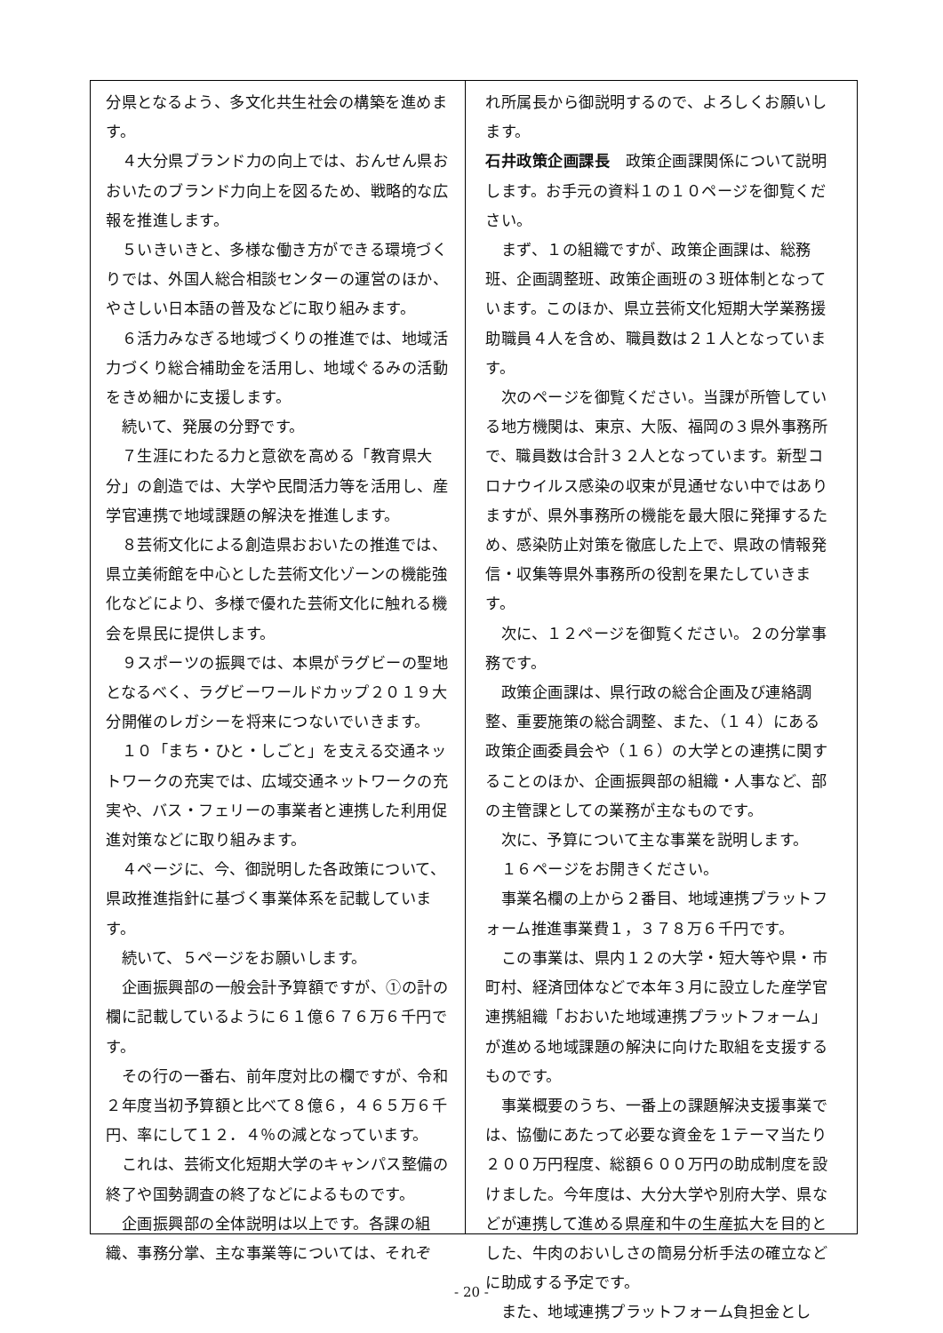分県となるよう、多文化共生社会の構築を進めます。
　４大分県ブランド力の向上では、おんせん県おおいたのブランド力向上を図るため、戦略的な広報を推進します。
　５いきいきと、多様な働き方ができる環境づくりでは、外国人総合相談センターの運営のほか、やさしい日本語の普及などに取り組みます。
　６活力みなぎる地域づくりの推進では、地域活力づくり総合補助金を活用し、地域ぐるみの活動をきめ細かに支援します。
　続いて、発展の分野です。
　７生涯にわたる力と意欲を高める「教育県大分」の創造では、大学や民間活力等を活用し、産学官連携で地域課題の解決を推進します。
　８芸術文化による創造県おおいたの推進では、県立美術館を中心とした芸術文化ゾーンの機能強化などにより、多様で優れた芸術文化に触れる機会を県民に提供します。
　９スポーツの振興では、本県がラグビーの聖地となるべく、ラグビーワールドカップ２０１９大分開催のレガシーを将来につないでいきます。
　１０「まち・ひと・しごと」を支える交通ネットワークの充実では、広域交通ネットワークの充実や、バス・フェリーの事業者と連携した利用促進対策などに取り組みます。
　４ページに、今、御説明した各政策について、県政推進指針に基づく事業体系を記載しています。
　続いて、５ページをお願いします。
　企画振興部の一般会計予算額ですが、①の計の欄に記載しているように６１億６７６万６千円です。
　その行の一番右、前年度対比の欄ですが、令和２年度当初予算額と比べて８億６，４６５万６千円、率にして１２．４％の減となっています。
　これは、芸術文化短期大学のキャンパス整備の終了や国勢調査の終了などによるものです。
　企画振興部の全体説明は以上です。各課の組織、事務分掌、主な事業等については、それぞ
れ所属長から御説明するので、よろしくお願いします。
石井政策企画課長　政策企画課関係について説明します。お手元の資料１の１０ページを御覧ください。
　まず、１の組織ですが、政策企画課は、総務班、企画調整班、政策企画班の３班体制となっています。このほか、県立芸術文化短期大学業務援助職員４人を含め、職員数は２１人となっています。
　次のページを御覧ください。当課が所管している地方機関は、東京、大阪、福岡の３県外事務所で、職員数は合計３２人となっています。新型コロナウイルス感染の収束が見通せない中ではありますが、県外事務所の機能を最大限に発揮するため、感染防止対策を徹底した上で、県政の情報発信・収集等県外事務所の役割を果たしていきます。
　次に、１２ページを御覧ください。２の分掌事務です。
　政策企画課は、県行政の総合企画及び連絡調整、重要施策の総合調整、また、（１４）にある政策企画委員会や（１６）の大学との連携に関することのほか、企画振興部の組織・人事など、部の主管課としての業務が主なものです。
　次に、予算について主な事業を説明します。
　１６ページをお開きください。
　事業名欄の上から２番目、地域連携プラットフォーム推進事業費１，３７８万６千円です。
　この事業は、県内１２の大学・短大等や県・市町村、経済団体などで本年３月に設立した産学官連携組織「おおいた地域連携プラットフォーム」が進める地域課題の解決に向けた取組を支援するものです。
　事業概要のうち、一番上の課題解決支援事業では、協働にあたって必要な資金を１テーマ当たり２００万円程度、総額６００万円の助成制度を設けました。今年度は、大分大学や別府大学、県などが連携して進める県産和牛の生産拡大を目的とした、牛肉のおいしさの簡易分析手法の確立などに助成する予定です。
　また、地域連携プラットフォーム負担金とし
- 20 -